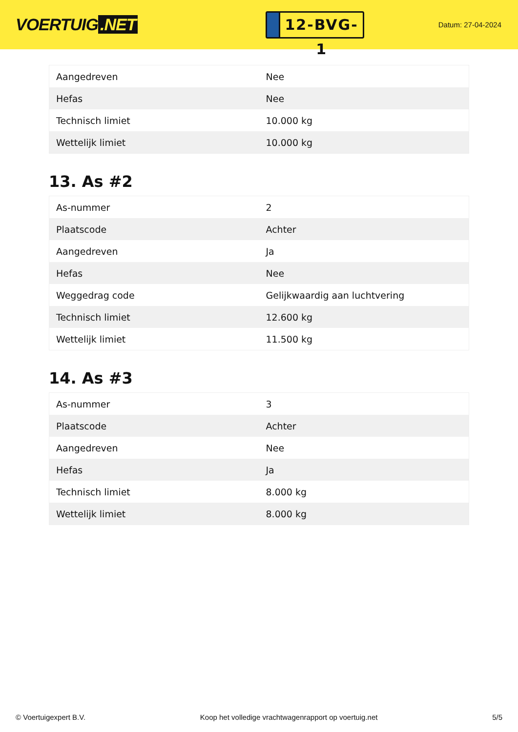VOERTUIG.NET
12-BVG-1
Datum: 27-04-2024
| Aangedreven | Nee |
| Hefas | Nee |
| Technisch limiet | 10.000 kg |
| Wettelijk limiet | 10.000 kg |
13. As #2
| As-nummer | 2 |
| Plaatscode | Achter |
| Aangedreven | Ja |
| Hefas | Nee |
| Weggedrag code | Gelijkwaardig aan luchtvering |
| Technisch limiet | 12.600 kg |
| Wettelijk limiet | 11.500 kg |
14. As #3
| As-nummer | 3 |
| Plaatscode | Achter |
| Aangedreven | Nee |
| Hefas | Ja |
| Technisch limiet | 8.000 kg |
| Wettelijk limiet | 8.000 kg |
© Voertuigexpert B.V. Koop het volledige vrachtwagenrapport op voertuig.net 5/5